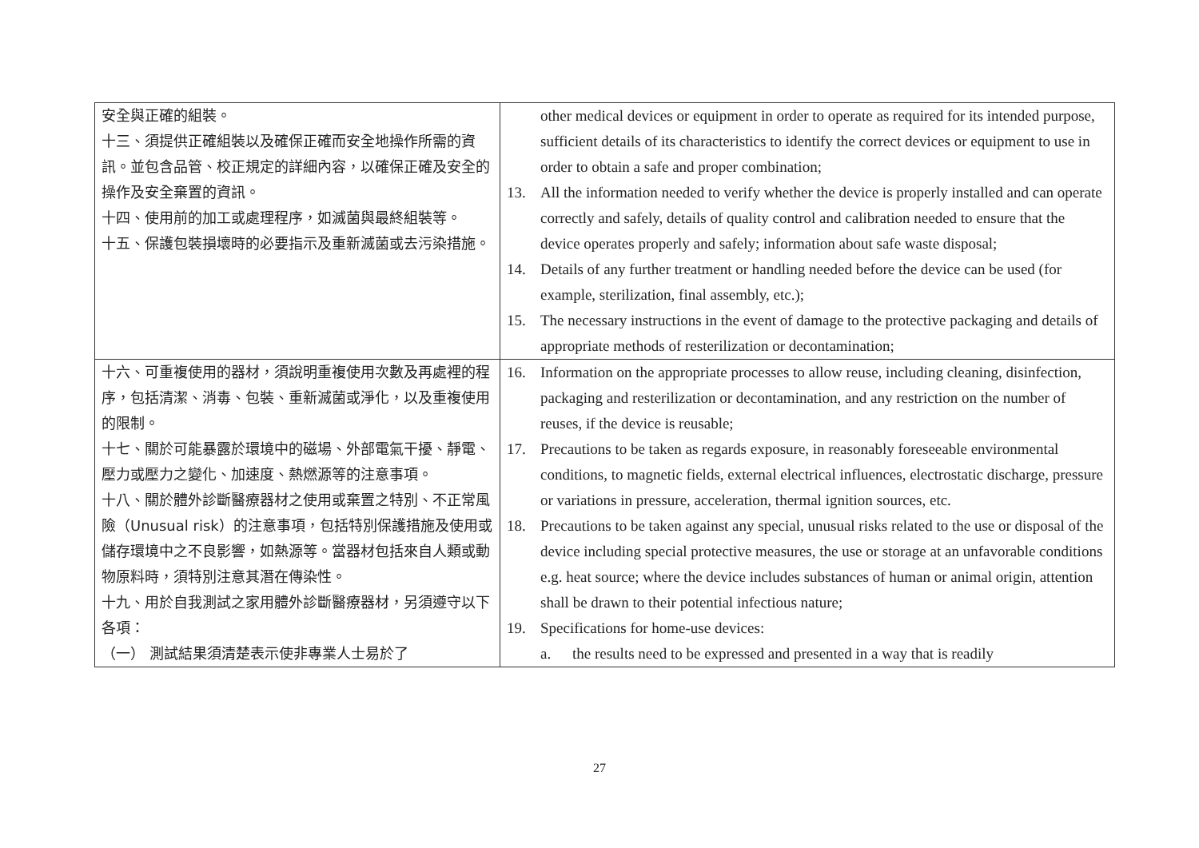| 安全與正確的組裝。 十三、須提供正確組裝以及確保正確而安全地操作所需的資訊。並包含品管、校正規定的詳細內容，以確保正確及安全的操作及安全棄置的資訊。 十四、使用前的加工或處理程序，如滅菌與最終組裝等。 十五、保護包裝損壞時的必要指示及重新滅菌或去污染措施。 | other medical devices or equipment in order to operate as required for its intended purpose, sufficient details of its characteristics to identify the correct devices or equipment to use in order to obtain a safe and proper combination; 13. All the information needed to verify whether the device is properly installed and can operate correctly and safely, details of quality control and calibration needed to ensure that the device operates properly and safely; information about safe waste disposal; 14. Details of any further treatment or handling needed before the device can be used (for example, sterilization, final assembly, etc.); 15. The necessary instructions in the event of damage to the protective packaging and details of appropriate methods of resterilization or decontamination; |
| 十六、可重複使用的器材，須說明重複使用次數及再處裡的程序，包括清潔、消毒、包裝、重新滅菌或淨化，以及重複使用的限制。 十七、關於可能暴露於環境中的磁場、外部電氣干擾、靜電、壓力或壓力之變化、加速度、熱燃源等的注意事項。 十八、關於體外診斷醫療器材之使用或棄置之特別、不正常風險（Unusual risk）的注意事項，包括特別保護措施及使用或儲存環境中之不良影響，如熱源等。當器材包括來自人類或動物原料時，須特別注意其潛在傳染性。 十九、用於自我測試之家用體外診斷醫療器材，另須遵守以下各項： （一） 測試結果須清楚表示使非專業人士易於了 | 16. Information on the appropriate processes to allow reuse, including cleaning, disinfection, packaging and resterilization or decontamination, and any restriction on the number of reuses, if the device is reusable; 17. Precautions to be taken as regards exposure, in reasonably foreseeable environmental conditions, to magnetic fields, external electrical influences, electrostatic discharge, pressure or variations in pressure, acceleration, thermal ignition sources, etc. 18. Precautions to be taken against any special, unusual risks related to the use or disposal of the device including special protective measures, the use or storage at an unfavorable conditions e.g. heat source; where the device includes substances of human or animal origin, attention shall be drawn to their potential infectious nature; 19. Specifications for home-use devices: a. the results need to be expressed and presented in a way that is readily |
27